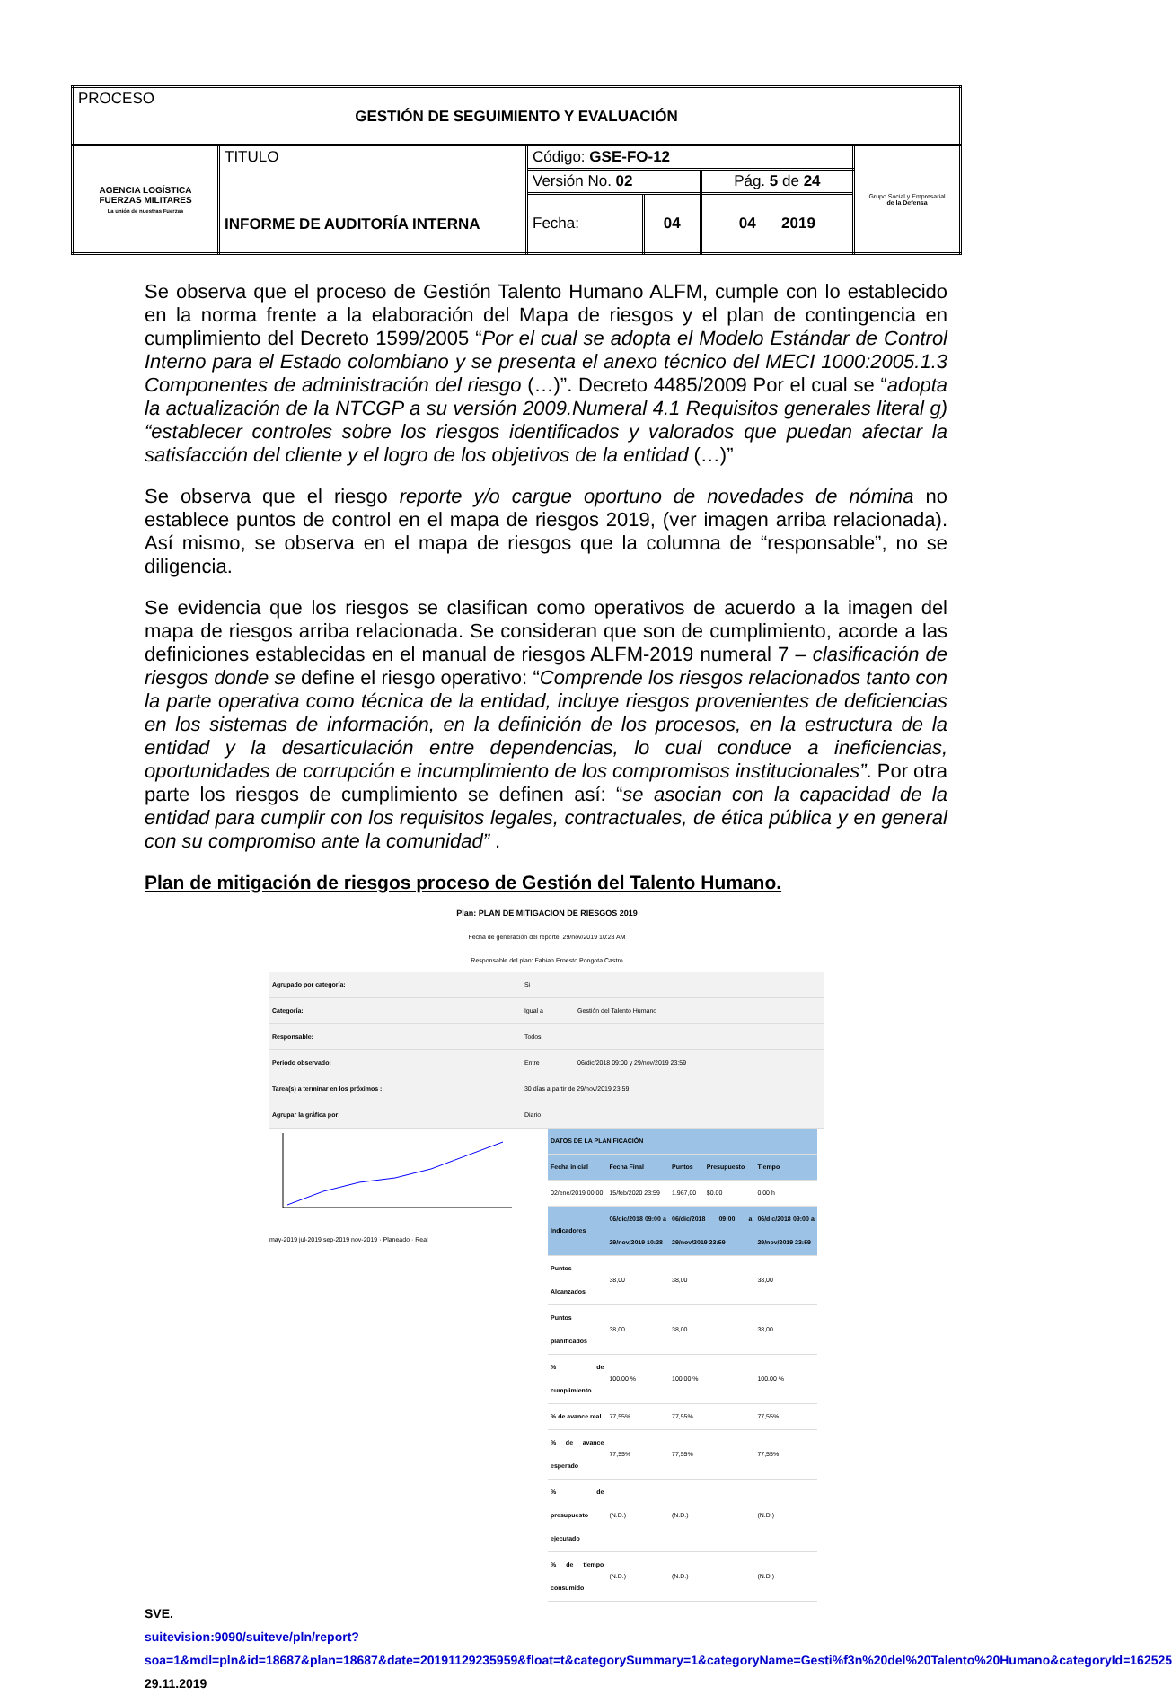| PROCESO GESTIÓN DE SEGUIMIENTO Y EVALUACIÓN | | | | | |
| AGENCIA LOGÍSTICA FUERZAS MILITARES La unión de nuestras Fuerzas | TITULO INFORME DE AUDITORÍA INTERNA | Código: GSE-FO-12 | | | Grupo Social y Empresarial de la Defensa |
| | | Versión No. 02 | | Pág. 5 de 24 | |
| | | Fecha: | 04 | 04 2019 | |
Se observa que el proceso de Gestión Talento Humano ALFM, cumple con lo establecido en la norma frente a la elaboración del Mapa de riesgos y el plan de contingencia en cumplimiento del Decreto 1599/2005 “Por el cual se adopta el Modelo Estándar de Control Interno para el Estado colombiano y se presenta el anexo técnico del MECI 1000:2005.1.3 Componentes de administración del riesgo (…)”. Decreto 4485/2009 Por el cual se “adopta la actualización de la NTCGP a su versión 2009.Numeral 4.1 Requisitos generales literal g) “establecer controles sobre los riesgos identificados y valorados que puedan afectar la satisfacción del cliente y el logro de los objetivos de la entidad (…)”
Se observa que el riesgo reporte y/o cargue oportuno de novedades de nómina no establece puntos de control en el mapa de riesgos 2019, (ver imagen arriba relacionada). Así mismo, se observa en el mapa de riesgos que la columna de “responsable”, no se diligencia.
Se evidencia que los riesgos se clasifican como operativos de acuerdo a la imagen del mapa de riesgos arriba relacionada. Se consideran que son de cumplimiento, acorde a las definiciones establecidas en el manual de riesgos ALFM-2019 numeral 7 – clasificación de riesgos donde se define el riesgo operativo: “Comprende los riesgos relacionados tanto con la parte operativa como técnica de la entidad, incluye riesgos provenientes de deficiencias en los sistemas de información, en la definición de los procesos, en la estructura de la entidad y la desarticulación entre dependencias, lo cual conduce a ineficiencias, oportunidades de corrupción e incumplimiento de los compromisos institucionales”. Por otra parte los riesgos de cumplimiento se definen así: “se asocian con la capacidad de la entidad para cumplir con los requisitos legales, contractuales, de ética pública y en general con su compromiso ante la comunidad” .
Plan de mitigación de riesgos proceso de Gestión del Talento Humano.
Plan: PLAN DE MITIGACION DE RIESGOS 2019
Fecha de generación del reporte: 29/nov/2019 10:28 AM
Responsable del plan: Fabian Ernesto Pongota Castro
| Agrupado por categoría: | Si | |
| Categoría: | Igual a | Gestión del Talento Humano |
| Responsable: | Todos | |
| Periodo observado: | Entre | 06/dic/2018 09:00 y 29/nov/2019 23:59 |
| Tarea(s) a terminar en los próximos : | 30 días a partir de 29/nov/2019 23:59 | |
| Agrupar la gráfica por: | Diario | |
may-2019 jul-2019 sep-2019 nov-2019 · Planeado · Real
| DATOS DE LA PLANIFICACIÓN | | | | |
| --- | --- | --- | --- | --- |
| Fecha inicial | Fecha Final | Puntos | Presupuesto | Tiempo |
| 02/ene/2019 00:00 | 15/feb/2020 23:59 | 1.967,00 | $0.00 | 0.00 h |
| Indicadores | 06/dic/2018 09:00 a 29/nov/2019 10:28 | 06/dic/2018 09:00 a 29/nov/2019 23:59 | | 06/dic/2018 09:00 a 29/nov/2019 23:59 |
| Puntos Alcanzados | 38,00 | 38,00 | | 38,00 |
| Puntos planificados | 38,00 | 38,00 | | 38,00 |
| % de cumplimiento | 100.00 % | 100.00 % | | 100.00 % |
| % de avance real | 77,55% | 77,55% | | 77,55% |
| % de avance esperado | 77,55% | 77,55% | | 77,55% |
| % de presupuesto ejecutado | (N.D.) | (N.D.) | | (N.D.) |
| % de tiempo consumido | (N.D.) | (N.D.) | | (N.D.) |
SVE.
suitevision:9090/suiteve/pln/report?soa=1&mdl=pln&id=18687&plan=18687&date=20191129235959&float=t&categorySummary=1&categoryName=Gesti%f3n%20del%20Talento%20Humano&categoryId=162525 29.11.2019